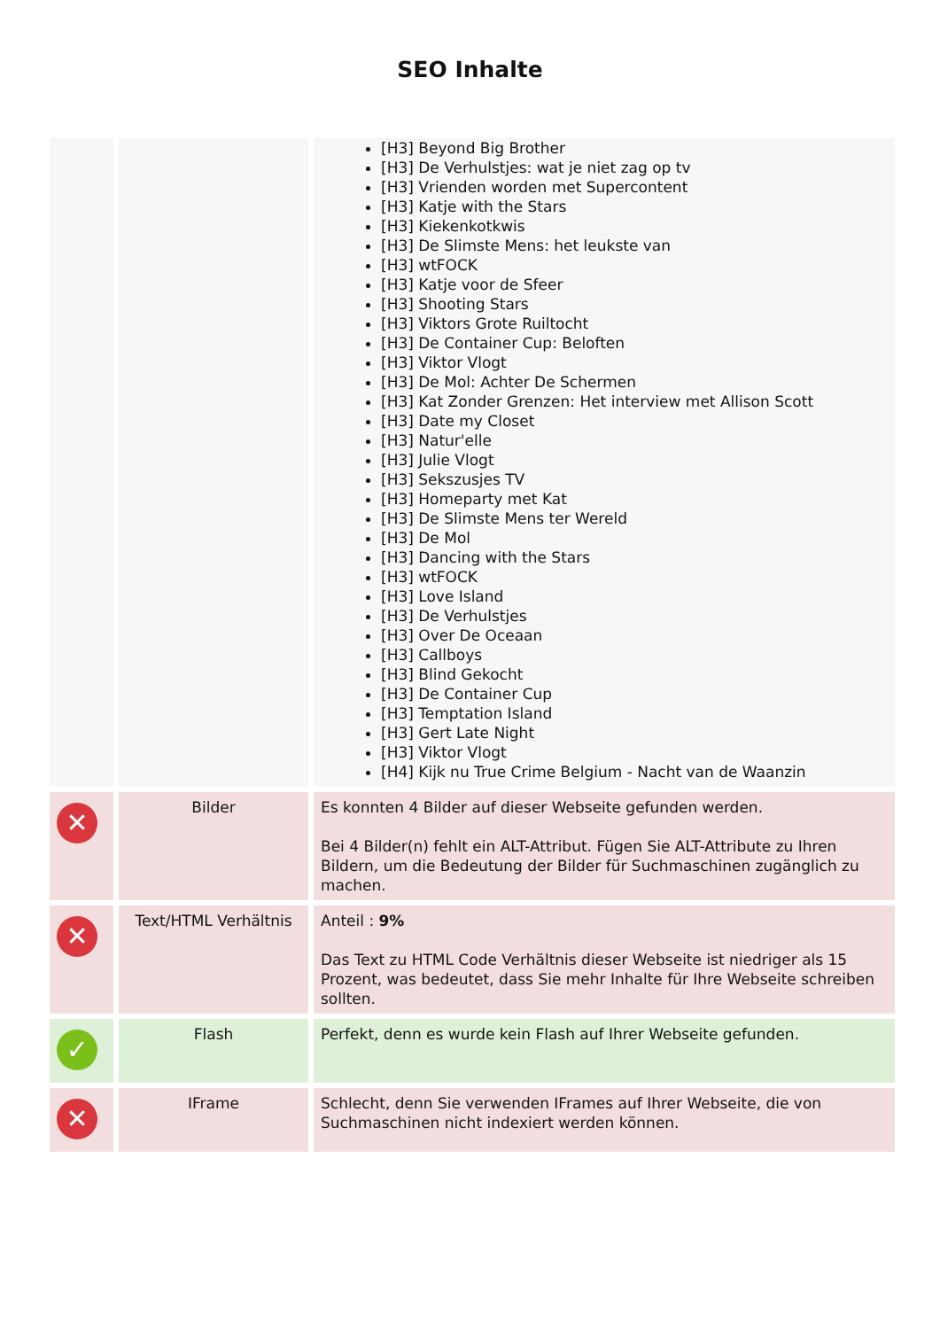SEO Inhalte
| | | [H3] Beyond Big Brother [H3] De Verhulstjes: wat je niet zag op tv [H3] Vrienden worden met Supercontent [H3] Katje with the Stars [H3] Kiekenkotkwis [H3] De Slimste Mens: het leukste van [H3] wtFOCK [H3] Katje voor de Sfeer [H3] Shooting Stars [H3] Viktors Grote Ruiltocht [H3] De Container Cup: Beloften [H3] Viktor Vlogt [H3] De Mol: Achter De Schermen [H3] Kat Zonder Grenzen: Het interview met Allison Scott [H3] Date my Closet [H3] Natur'elle [H3] Julie Vlogt [H3] Sekszusjes TV [H3] Homeparty met Kat [H3] De Slimste Mens ter Wereld [H3] De Mol [H3] Dancing with the Stars [H3] wtFOCK [H3] Love Island [H3] De Verhulstjes [H3] Over De Oceaan [H3] Callboys [H3] Blind Gekocht [H3] De Container Cup [H3] Temptation Island [H3] Gert Late Night [H3] Viktor Vlogt [H4] Kijk nu True Crime Belgium - Nacht van de Waanzin |
| ✕ | Bilder | Es konnten 4 Bilder auf dieser Webseite gefunden werden. Bei 4 Bilder(n) fehlt ein ALT-Attribut. Fügen Sie ALT-Attribute zu Ihren Bildern, um die Bedeutung der Bilder für Suchmaschinen zugänglich zu machen. |
| ✕ | Text/HTML Verhältnis | Anteil : 9% Das Text zu HTML Code Verhältnis dieser Webseite ist niedriger als 15 Prozent, was bedeutet, dass Sie mehr Inhalte für Ihre Webseite schreiben sollten. |
| ✓ | Flash | Perfekt, denn es wurde kein Flash auf Ihrer Webseite gefunden. |
| ✕ | IFrame | Schlecht, denn Sie verwenden IFrames auf Ihrer Webseite, die von Suchmaschinen nicht indexiert werden können. |